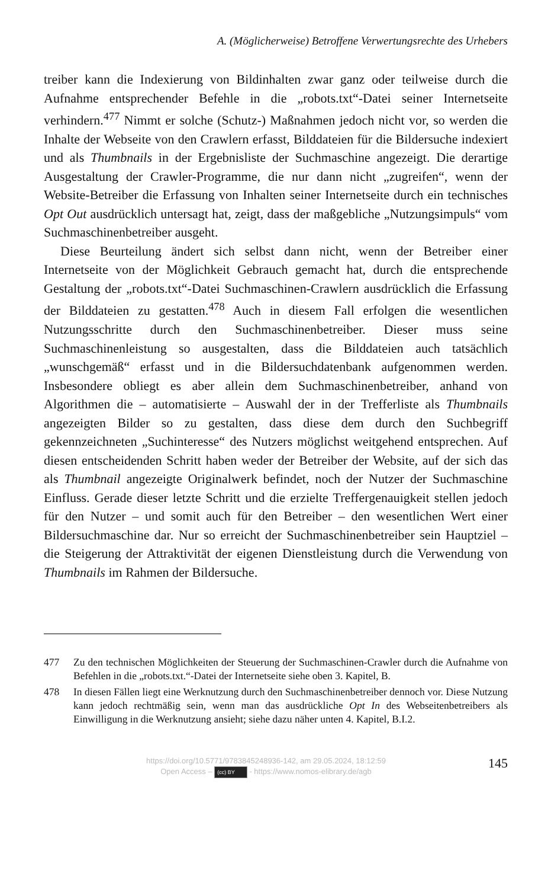A. (Möglicherweise) Betroffene Verwertungsrechte des Urhebers
treiber kann die Indexierung von Bildinhalten zwar ganz oder teilweise durch die Aufnahme entsprechender Befehle in die „robots.txt“-Datei seiner Internetseite verhindern.<sup>477</sup> Nimmt er solche (Schutz-) Maßnahmen jedoch nicht vor, so werden die Inhalte der Webseite von den Crawlern erfasst, Bilddateien für die Bildersuche indexiert und als Thumbnails in der Ergebnisliste der Suchmaschine angezeigt. Die derartige Ausgestaltung der Crawler-Programme, die nur dann nicht „zugreifen“, wenn der Website-Betreiber die Erfassung von Inhalten seiner Internetseite durch ein technisches Opt Out ausdrücklich untersagt hat, zeigt, dass der maßgebliche „Nutzungsimpuls“ vom Suchmaschinenbetreiber ausgeht.
Diese Beurteilung ändert sich selbst dann nicht, wenn der Betreiber einer Internetseite von der Möglichkeit Gebrauch gemacht hat, durch die entsprechende Gestaltung der „robots.txt“-Datei Suchmaschinen-Crawlern ausdrücklich die Erfassung der Bilddateien zu gestatten.<sup>478</sup> Auch in diesem Fall erfolgen die wesentlichen Nutzungsschritte durch den Suchmaschinenbetreiber. Dieser muss seine Suchmaschinenleistung so ausgestalten, dass die Bilddateien auch tatsächlich „wunschgemäß“ erfasst und in die Bildersuchdatenbank aufgenommen werden. Insbesondere obliegt es aber allein dem Suchmaschinenbetreiber, anhand von Algorithmen die – automatisierte – Auswahl der in der Trefferliste als Thumbnails angezeigten Bilder so zu gestalten, dass diese dem durch den Suchbegriff gekennzeichneten „Suchinteresse“ des Nutzers möglichst weitgehend entsprechen. Auf diesen entscheidenden Schritt haben weder der Betreiber der Website, auf der sich das als Thumbnail angezeigte Originalwerk befindet, noch der Nutzer der Suchmaschine Einfluss. Gerade dieser letzte Schritt und die erzielte Treffergenauigkeit stellen jedoch für den Nutzer – und somit auch für den Betreiber – den wesentlichen Wert einer Bildersuchmaschine dar. Nur so erreicht der Suchmaschinenbetreiber sein Hauptziel – die Steigerung der Attraktivität der eigenen Dienstleistung durch die Verwendung von Thumbnails im Rahmen der Bildersuche.
477 Zu den technischen Möglichkeiten der Steuerung der Suchmaschinen-Crawler durch die Aufnahme von Befehlen in die „robots.txt.“-Datei der Internetseite siehe oben 3. Kapitel, B.
478 In diesen Fällen liegt eine Werknutzung durch den Suchmaschinenbetreiber dennoch vor. Diese Nutzung kann jedoch rechtmäßig sein, wenn man das ausdrückliche Opt In des Webseitenbetreibers als Einwilligung in die Werknutzung ansieht; siehe dazu näher unten 4. Kapitel, B.I.2.
https://doi.org/10.5771/9783845248936-142, am 29.05.2024, 18:12:59
Open Access – (cc) BY - https://www.nomos-elibrary.de/agb
145